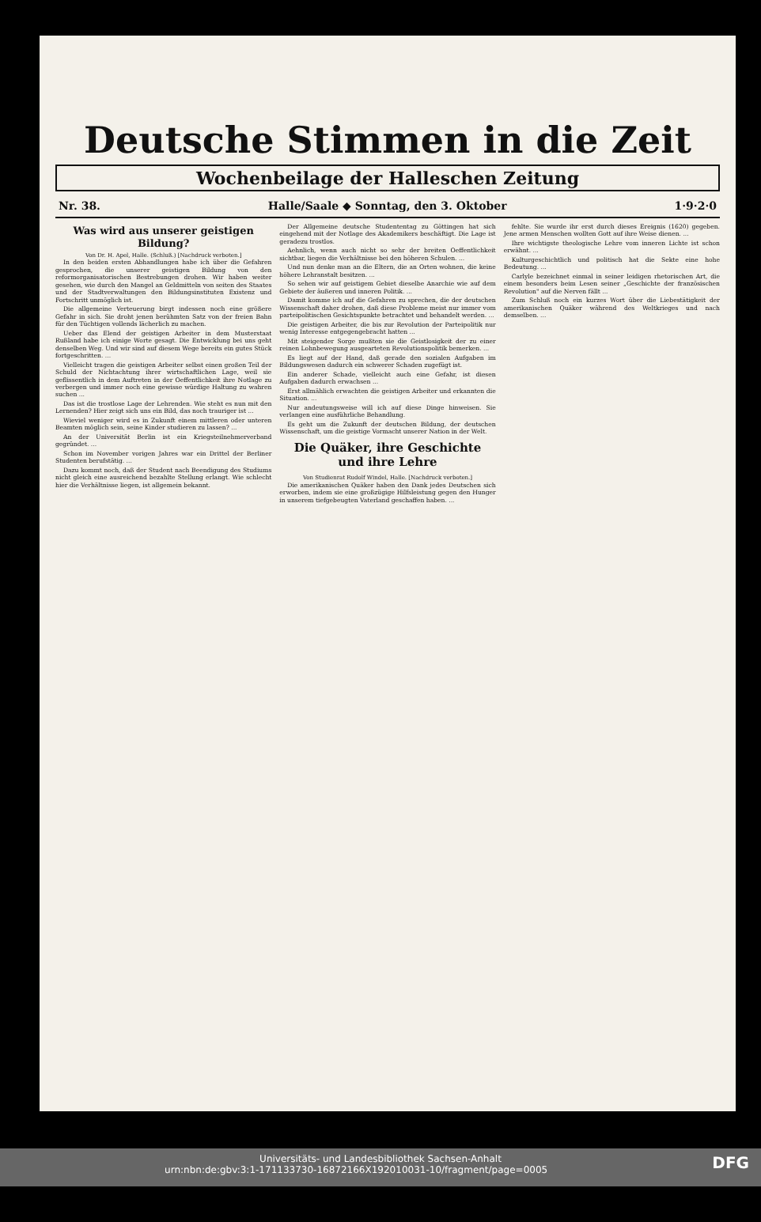Deutsche Stimmen in die Zeit
Wochenbeilage der Halleschen Zeitung
Nr. 38. Halle/Saale ◆ Sonntag, den 3. Oktober 1·9·2·0
Was wird aus unserer geistigen Bildung?
Von Dr. H. Apel, Halle. (Schluß.) [Nachdruck verboten.]
In den beiden ersten Abhandlungen habe ich über die Gefahren gesprochen, die unserer geistigen Bildung von den reformorganisatorischen Bestrebungen drohen. Wir haben weiter gesehen, wie durch den Mangel an Geldmitteln von seiten des Staates und der Stadtverwaltungen den Bildungsinstituten Existenz und Fortschritt unmöglich ist.
Die allgemeine Verteuerung birgt indessen noch eine größere Gefahr in sich. Sie droht jenen berühmten Satz von der freien Bahn für den Tüchtigen vollends lächerlich zu machen.
Ueber das Elend der geistigen Arbeiter in dem Musterstaat Rußland habe ich einige Worte gesagt. Die Entwicklung bei uns geht denselben Weg. Und wir sind auf diesem Wege bereits ein gutes Stück fortgeschritten. ...
Vielleicht tragen die geistigen Arbeiter selbst einen großen Teil der Schuld der Nichtachtung ihrer wirtschaftlichen Lage, weil sie geflissentlich in dem Auftreten in der Oeffentlichkeit ihre Notlage zu verbergen und immer noch eine gewisse würdige Haltung zu wahren suchen ...
Das ist die trostlose Lage der Lehrenden. Wie steht es nun mit den Lernenden? Hier zeigt sich uns ein Bild, das noch trauriger ist ...
Wieviel weniger wird es in Zukunft einem mittleren oder unteren Beamten möglich sein, seine Kinder studieren zu lassen? ...
An der Universität Berlin ist ein Kriegsteilnehmerverband gegründet. ...
Schon im November vorigen Jahres war ein Drittel der Berliner Studenten berufstätig. ...
Dazu kommt noch, daß der Student nach Beendigung des Studiums nicht gleich eine ausreichend bezahlte Stellung erlangt. Wie schlecht hier die Verhältnisse liegen, ist allgemein bekannt.
Der Allgemeine deutsche Studententag zu Göttingen hat sich eingehend mit der Notlage des Akademikers beschäftigt. Die Lage ist geradezu trostlos.
Aehnlich, wenn auch nicht so sehr der breiten Oeffentlichkeit sichtbar, liegen die Verhältnisse bei den höheren Schulen. ...
Und nun denke man an die Eltern, die an Orten wohnen, die keine höhere Lehranstalt besitzen. ...
So sehen wir auf geistigem Gebiet dieselbe Anarchie wie auf dem Gebiete der äußeren und inneren Politik. ...
Damit komme ich auf die Gefahren zu sprechen, die der deutschen Wissenschaft daher drohen, daß diese Probleme meist nur immer vom parteipolitischen Gesichtspunkte betrachtet und behandelt werden. ...
Die geistigen Arbeiter, die bis zur Revolution der Parteipolitik nur wenig Interesse entgegengebracht hatten ...
Mit steigender Sorge mußten sie die Geistlosigkeit der zu einer reinen Lohnbewegung ausgearteten Revolutionspolitik bemerken. ...
Es liegt auf der Hand, daß gerade den sozialen Aufgaben im Bildungswesen dadurch ein schwerer Schaden zugefügt ist.
Ein anderer Schade, vielleicht auch eine Gefahr, ist diesen Aufgaben dadurch erwachsen ...
Erst allmählich erwachten die geistigen Arbeiter und erkannten die Situation. ...
Nur andeutungsweise will ich auf diese Dinge hinweisen. Sie verlangen eine ausführliche Behandlung.
Es geht um die Zukunft der deutschen Bildung, der deutschen Wissenschaft, um die geistige Vormacht unserer Nation in der Welt.
Die Quäker, ihre Geschichte und ihre Lehre
Von Studienrat Rudolf Windel, Halle. [Nachdruck verboten.]
Die amerikanischen Quäker haben den Dank jedes Deutschen sich erworben, indem sie eine großzügige Hilfsleistung gegen den Hunger in unserem tiefgebeugten Vaterland geschaffen haben. ...
fehlte. Sie wurde ihr erst durch dieses Ereignis (1620) gegeben. Jene armen Menschen wollten Gott auf ihre Weise dienen. ...
Ihre wichtigste theologische Lehre vom inneren Lichte ist schon erwähnt. ...
Kulturgeschichtlich und politisch hat die Sekte eine hohe Bedeutung. ...
Carlyle bezeichnet einmal in seiner leidigen rhetorischen Art, die einem besonders beim Lesen seiner „Geschichte der französischen Revolution" auf die Nerven fällt ...
Zum Schluß noch ein kurzes Wort über die Liebestätigkeit der amerikanischen Quäker während des Weltkrieges und nach demselben. ...
Universitäts- und Landesbibliothek Sachsen-Anhalt
urn:nbn:de:gbv:3:1-171133730-16872166X192010031-10/fragment/page=0005 DFG